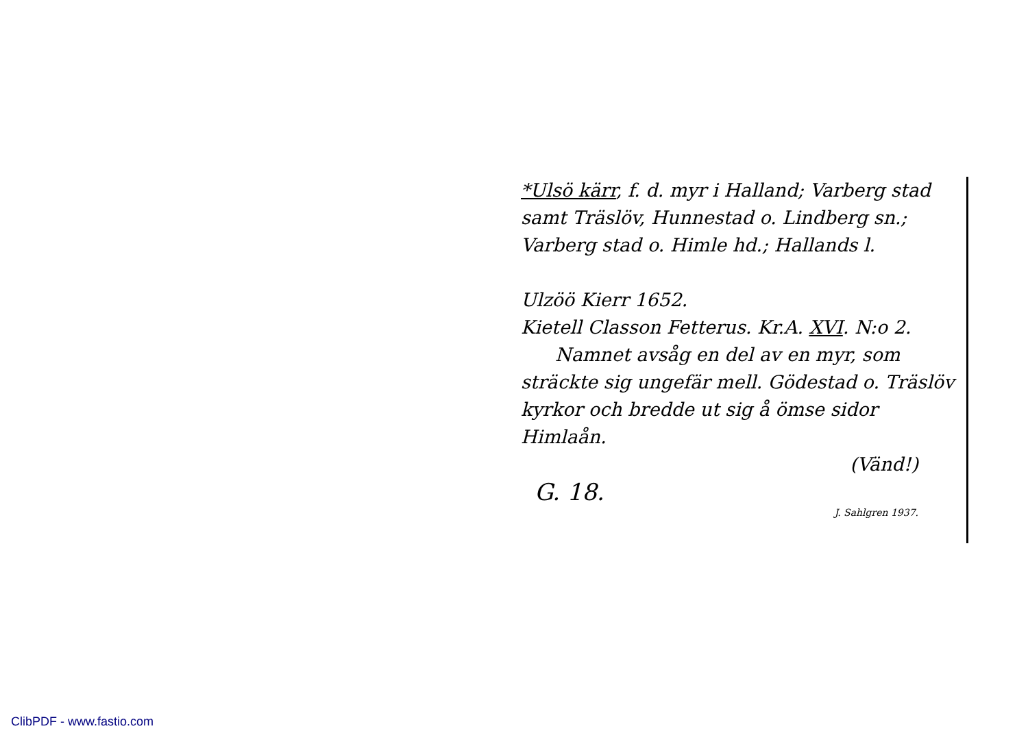*Ulsö kärr, f. d. myr i Halland; Varberg stad samt Träslöv, Hunnestad o. Lindberg sn.; Varberg stad o. Himle hd.; Hallands l.
Ulzöö Kierr 1652.
Kietell Classon Fetterus. Kr.A. XVI. N:o 2.
Namnet avsåg en del av en myr, som sträckte sig ungefär mell. Gödestad o. Träslöv kyrkor och bredde ut sig å ömse sidor Himlaån.
(Vänd!)
G. 18.
J. Sahlgren 1937.
ClibPDF - www.fastio.com